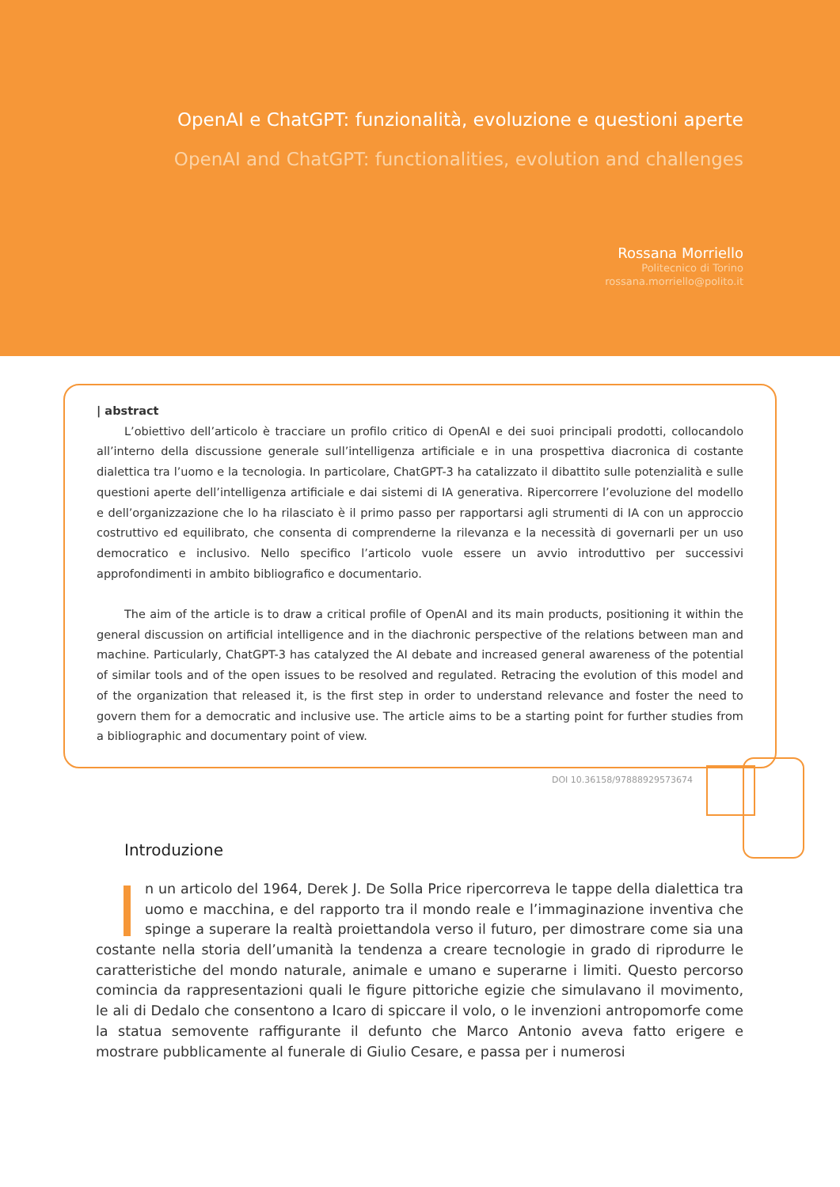OpenAI e ChatGPT: funzionalità, evoluzione e questioni aperte
OpenAI and ChatGPT: functionalities, evolution and challenges
Rossana Morriello
Politecnico di Torino
rossana.morriello@polito.it
| abstract
L’obiettivo dell’articolo è tracciare un profilo critico di OpenAI e dei suoi principali prodotti, collocandolo all’interno della discussione generale sull’intelligenza artificiale e in una prospettiva diacronica di costante dialettica tra l’uomo e la tecnologia. In particolare, ChatGPT-3 ha catalizzato il dibattito sulle potenzialità e sulle questioni aperte dell’intelligenza artificiale e dai sistemi di IA generativa. Ripercorrere l’evoluzione del modello e dell’organizzazione che lo ha rilasciato è il primo passo per rapportarsi agli strumenti di IA con un approccio costruttivo ed equilibrato, che consenta di comprenderne la rilevanza e la necessità di governarli per un uso democratico e inclusivo. Nello specifico l’articolo vuole essere un avvio introduttivo per successivi approfondimenti in ambito bibliografico e documentario.
The aim of the article is to draw a critical profile of OpenAI and its main products, positioning it within the general discussion on artificial intelligence and in the diachronic perspective of the relations between man and machine. Particularly, ChatGPT-3 has catalyzed the AI debate and increased general awareness of the potential of similar tools and of the open issues to be resolved and regulated. Retracing the evolution of this model and of the organization that released it, is the first step in order to understand relevance and foster the need to govern them for a democratic and inclusive use. The article aims to be a starting point for further studies from a bibliographic and documentary point of view.
DOI 10.36158/97888929573674
Introduzione
In un articolo del 1964, Derek J. De Solla Price ripercorreva le tappe della dialettica tra uomo e macchina, e del rapporto tra il mondo reale e l’immaginazione inventiva che spinge a superare la realtà proiettandola verso il futuro, per dimostrare come sia una costante nella storia dell’umanità la tendenza a creare tecnologie in grado di riprodurre le caratteristiche del mondo naturale, animale e umano e superarne i limiti. Questo percorso comincia da rappresentazioni quali le figure pittoriche egizie che simulavano il movimento, le ali di Dedalo che consentono a Icaro di spiccare il volo, o le invenzioni antropomorfe come la statua semovente raffigurante il defunto che Marco Antonio aveva fatto erigere e mostrare pubblicamente al funerale di Giulio Cesare, e passa per i numerosi